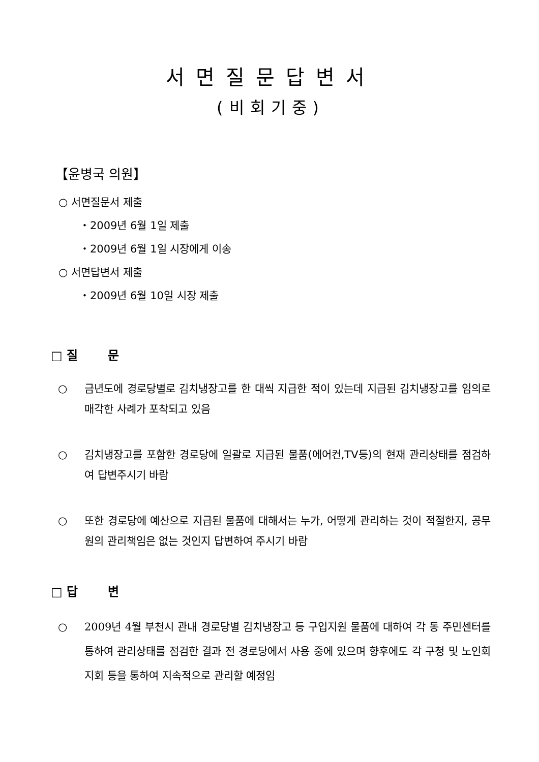서면질문답변서
(비회기중)
【윤병국 의원】
○ 서면질문서 제출
・2009년 6월 1일 제출
・2009년 6월 1일 시장에게 이송
○ 서면답변서 제출
・2009년 6월 10일 시장 제출
□ 질 문
○ 금년도에 경로당별로 김치냉장고를 한 대씩 지급한 적이 있는데 지급된 김치냉장고를 임의로 매각한 사례가 포착되고 있음
○ 김치냉장고를 포함한 경로당에 일괄로 지급된 물품(에어컨,TV등)의 현재 관리상태를 점검하여 답변주시기 바람
○ 또한 경로당에 예산으로 지급된 물품에 대해서는 누가, 어떻게 관리하는 것이 적절한지, 공무원의 관리책임은 없는 것인지 답변하여 주시기 바람
□ 답 변
○ 2009년 4월 부천시 관내 경로당별 김치냉장고 등 구입지원 물품에 대하여 각 동 주민센터를 통하여 관리상태를 점검한 결과 전 경로당에서 사용 중에 있으며 향후에도 각 구청 및 노인회지회 등을 통하여 지속적으로 관리할 예정임